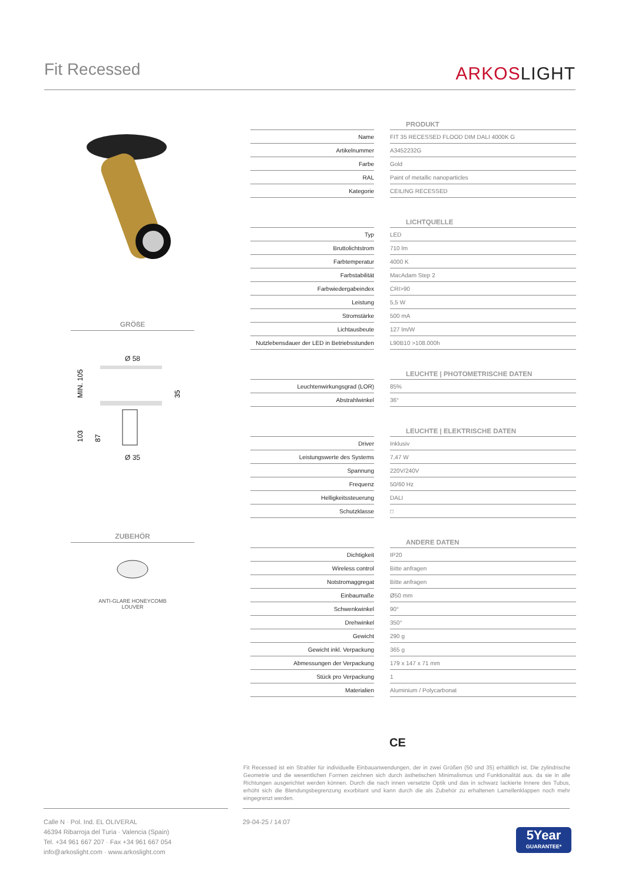Fit Recessed
ARKOSLIGHT
GRÖßE
Ø 58
MIN. 105
103
87
35
Ø 35
ZUBEHÖR
ANTI-GLARE HONEYCOMB
LOUVER
| | | PRODUKT |
| --- | --- | --- |
| Name | | FIT 35 RECESSED FLOOD DIM DALI 4000K G |
| Artikelnummer | | A3452232G |
| Farbe | | Gold |
| RAL | | Paint of metallic nanoparticles |
| Kategorie | | CEILING RECESSED |
| | | LICHTQUELLE |
| --- | --- | --- |
| Typ | | LED |
| Bruttolichtstrom | | 710 lm |
| Farbtemperatur | | 4000 K |
| Farbstabilität | | MacAdam Step 2 |
| Farbwiedergabeindex | | CRI>90 |
| Leistung | | 5,5 W |
| Stromstärke | | 500 mA |
| Lichtausbeute | | 127 lm/W |
| Nutzlebensdauer der LED in Betriebsstunden | | L90B10 >108.000h |
| | | LEUCHTE / PHOTOMETRISCHE DATEN |
| --- | --- | --- |
| Leuchtenwirkungsgrad (LOR) | | 85% |
| Abstrahlwinkel | | 36° |
| | | LEUCHTE / ELEKTRISCHE DATEN |
| --- | --- | --- |
| Driver | | Inklusiv |
| Leistungswerte des Systems | | 7,47 W |
| Spannung | | 220V/240V |
| Frequenz | | 50/60 Hz |
| Helligkeitssteuerung | | DALI |
| Schutzklasse | | □ |
| | | ANDERE DATEN |
| --- | --- | --- |
| Dichtigkeit | | IP20 |
| Wireless control | | Bitte anfragen |
| Notstromaggregat | | Bitte anfragen |
| Einbaumaße | | Ø50 mm |
| Schwenkwinkel | | 90° |
| Drehwinkel | | 350° |
| Gewicht | | 290 g |
| Gewicht inkl. Verpackung | | 365 g |
| Abmessungen der Verpackung | | 179 x 147 x 71 mm |
| Stück pro Verpackung | | 1 |
| Materialien | | Aluminium / Polycarbonat |
CE
Fit Recessed ist ein Strahler für individuelle Einbauanwendungen, der in zwei Größen (50 und 35) erhältlich ist. Die zylindrische Geometrie und die wesentlichen Formen zeichnen sich durch ästhetischen Minimalismus und Funktionalität aus. da sie in alle Richtungen ausgerichtet werden können. Durch die nach innen versetzte Optik und das in schwarz lackierte Innere des Tubus, erhöht sich die Blendungsbegrenzung exorbitant und kann durch die als Zubehör zu erhaltenen Lamellenklappen noch mehr eingegrenzt werden.
Calle N · Pol. Ind. EL OLIVERAL
46394 Ribarroja del Turia · Valencia (Spain)
Tel. +34 961 667 207 · Fax +34 961 667 054
info@arkoslight.com · www.arkoslight.com
29-04-25 / 14:07
5Year
GUARANTEE*